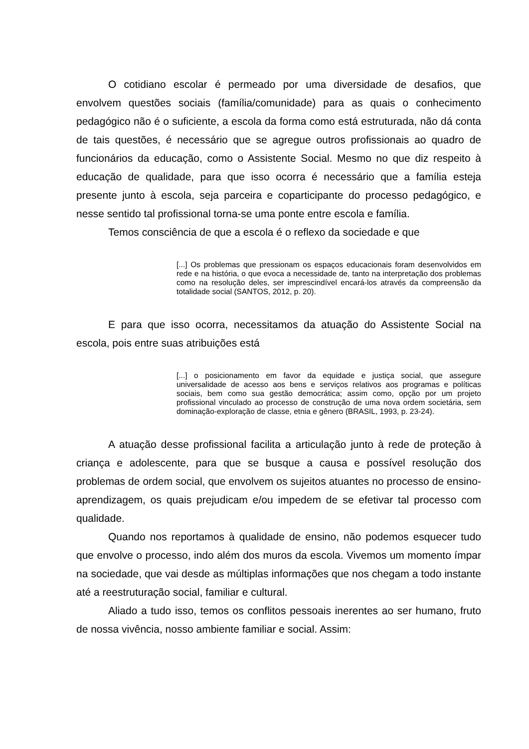O cotidiano escolar é permeado por uma diversidade de desafios, que envolvem questões sociais (família/comunidade) para as quais o conhecimento pedagógico não é o suficiente, a escola da forma como está estruturada, não dá conta de tais questões, é necessário que se agregue outros profissionais ao quadro de funcionários da educação, como o Assistente Social. Mesmo no que diz respeito à educação de qualidade, para que isso ocorra é necessário que a família esteja presente junto à escola, seja parceira e coparticipante do processo pedagógico, e nesse sentido tal profissional torna-se uma ponte entre escola e família.
Temos consciência de que a escola é o reflexo da sociedade e que
[...] Os problemas que pressionam os espaços educacionais foram desenvolvidos em rede e na história, o que evoca a necessidade de, tanto na interpretação dos problemas como na resolução deles, ser imprescindível encará-los através da compreensão da totalidade social (SANTOS, 2012, p. 20).
E para que isso ocorra, necessitamos da atuação do Assistente Social na escola, pois entre suas atribuições está
[...] o posicionamento em favor da equidade e justiça social, que assegure universalidade de acesso aos bens e serviços relativos aos programas e políticas sociais, bem como sua gestão democrática; assim como, opção por um projeto profissional vinculado ao processo de construção de uma nova ordem societária, sem dominação-exploração de classe, etnia e gênero (BRASIL, 1993, p. 23-24).
A atuação desse profissional facilita a articulação junto à rede de proteção à criança e adolescente, para que se busque a causa e possível resolução dos problemas de ordem social, que envolvem os sujeitos atuantes no processo de ensino-aprendizagem, os quais prejudicam e/ou impedem de se efetivar tal processo com qualidade.
Quando nos reportamos à qualidade de ensino, não podemos esquecer tudo que envolve o processo, indo além dos muros da escola. Vivemos um momento ímpar na sociedade, que vai desde as múltiplas informações que nos chegam a todo instante até a reestruturação social, familiar e cultural.
Aliado a tudo isso, temos os conflitos pessoais inerentes ao ser humano, fruto de nossa vivência, nosso ambiente familiar e social. Assim: